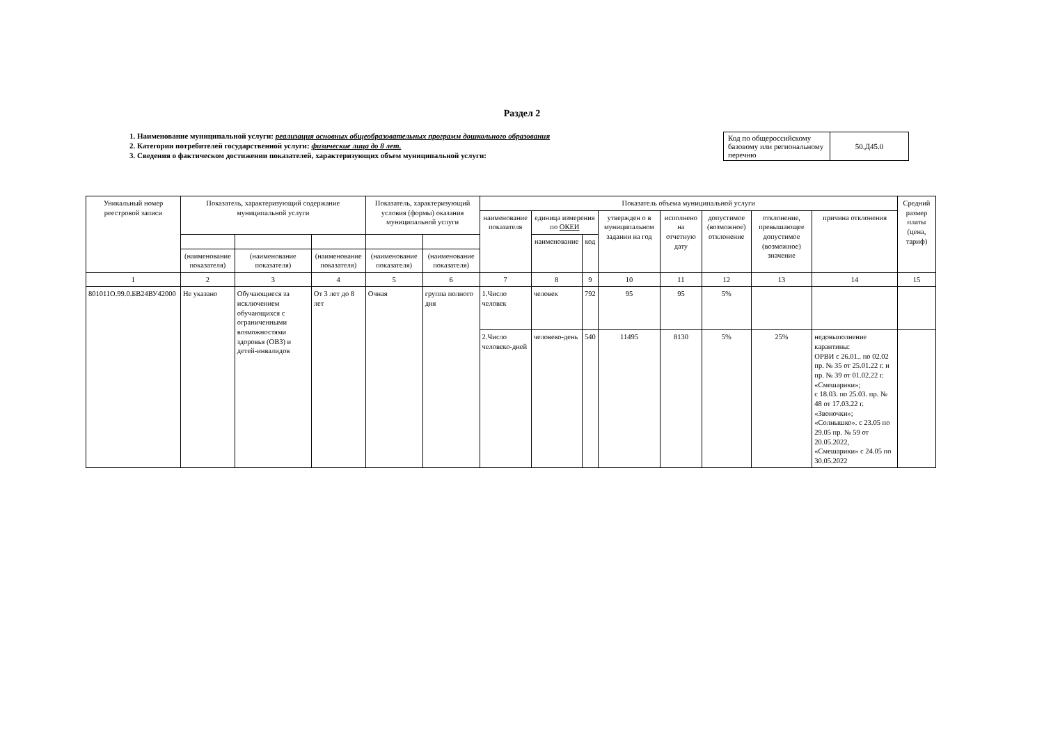Раздел 2
1. Наименование муниципальной услуги: реализация основных общеобразовательных программ дошкольного образования
2. Категории потребителей государственной услуги: физические лица до 8 лет.
3. Сведения о фактическом достижении показателей, характеризующих объем муниципальной услуги:
| Код по общероссийскому базовому или региональному перечню | 50.Д45.0 |
| Уникальный номер реестровой записи | Показатель, характеризующий содержание муниципальной услуги | | | Показатель, характеризующий условия (формы) оказания муниципальной услуги | | Показатель объема муниципальной услуги | | | | | | | | Средний размер платы (цена, тариф) |
| --- | --- | --- | --- | --- | --- | --- | --- | --- | --- | --- | --- | --- | --- | --- |
| | | | | | | наименование показателя | единица измерения по ОКЕИ | | утвержден о в муниципальном задании на год | исполнено на отчетную дату | допустимое (возможное) отклонение | отклонение, превышающее допустимое (возможное) значение | причина отклонения | |
| | | | | | | | наименование | код | | | | | | |
| | (наименование показателя) | (наименование показателя) | (наименование показателя) | (наименование показателя) | (наименование показателя) | | | | | | | | | |
| 1 | 2 | 3 | 4 | 5 | 6 | 7 | 8 | 9 | 10 | 11 | 12 | 13 | 14 | 15 |
| 801011О.99.0.БВ24ВУ42000 | Не указано | Обучающиеся за исключением обучающихся с ограниченными возможностями здоровья (ОВЗ) и детей-инвалидов | От 3 лет до 8 лет | Очная | группа полного дня | 1.Число человек | человек | 792 | 95 | 95 | 5% | | | |
| | | | | | | 2.Число человеко-дней | человеко-день | 540 | 11495 | 8130 | 5% | 25% | недовыполнение карантины: ОРВИ с 26.01.. по 02.02 пр. № 35 от 25.01.22 г. и пр. № 39 от 01.02.22 г. «Смешарики»; с 18.03. по 25.03. пр. № 48 от 17.03.22 г. «Звоночки»; «Солнышко». с 23.05 по 29.05 пр. № 59 от 20.05.2022, «Смешарики» с 24.05 по 30.05.2022 | |